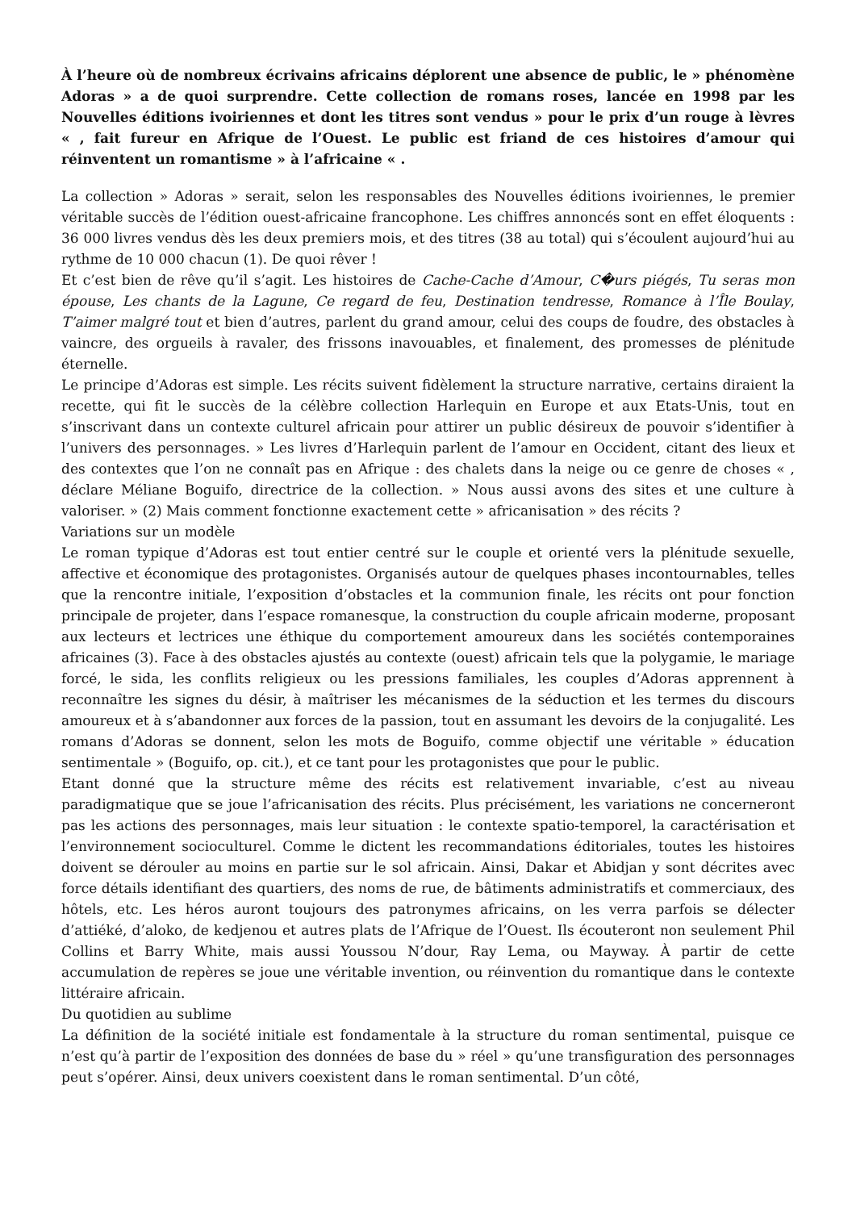À l’heure où de nombreux écrivains africains déplorent une absence de public, le » phénomène Adoras » a de quoi surprendre. Cette collection de romans roses, lancée en 1998 par les Nouvelles éditions ivoiriennes et dont les titres sont vendus » pour le prix d’un rouge à lèvres « , fait fureur en Afrique de l’Ouest. Le public est friand de ces histoires d’amour qui réinventent un romantisme » à l’africaine « .
La collection » Adoras » serait, selon les responsables des Nouvelles éditions ivoiriennes, le premier véritable succès de l’édition ouest-africaine francophone. Les chiffres annoncés sont en effet éloquents : 36 000 livres vendus dès les deux premiers mois, et des titres (38 au total) qui s’écoulent aujourd’hui au rythme de 10 000 chacun (1). De quoi rêver !
Et c’est bien de rêve qu’il s’agit. Les histoires de Cache-Cache d’Amour, C�urs piégés, Tu seras mon épouse, Les chants de la Lagune, Ce regard de feu, Destination tendresse, Romance à l’Île Boulay, T’aimer malgré tout et bien d’autres, parlent du grand amour, celui des coups de foudre, des obstacles à vaincre, des orgueils à ravaler, des frissons inavouables, et finalement, des promesses de plénitude éternelle.
Le principe d’Adoras est simple. Les récits suivent fidèlement la structure narrative, certains diraient la recette, qui fit le succès de la célèbre collection Harlequin en Europe et aux Etats-Unis, tout en s’inscrivant dans un contexte culturel africain pour attirer un public désireux de pouvoir s’identifier à l’univers des personnages. » Les livres d’Harlequin parlent de l’amour en Occident, citant des lieux et des contextes que l’on ne connaît pas en Afrique : des chalets dans la neige ou ce genre de choses « , déclare Méliane Boguifo, directrice de la collection. » Nous aussi avons des sites et une culture à valoriser. » (2) Mais comment fonctionne exactement cette » africanisation » des récits ?
Variations sur un modèle
Le roman typique d’Adoras est tout entier centré sur le couple et orienté vers la plénitude sexuelle, affective et économique des protagonistes. Organisés autour de quelques phases incontournables, telles que la rencontre initiale, l’exposition d’obstacles et la communion finale, les récits ont pour fonction principale de projeter, dans l’espace romanesque, la construction du couple africain moderne, proposant aux lecteurs et lectrices une éthique du comportement amoureux dans les sociétés contemporaines africaines (3). Face à des obstacles ajustés au contexte (ouest) africain tels que la polygamie, le mariage forcé, le sida, les conflits religieux ou les pressions familiales, les couples d’Adoras apprennent à reconnaître les signes du désir, à maîtriser les mécanismes de la séduction et les termes du discours amoureux et à s’abandonner aux forces de la passion, tout en assumant les devoirs de la conjugalité. Les romans d’Adoras se donnent, selon les mots de Boguifo, comme objectif une véritable » éducation sentimentale » (Boguifo, op. cit.), et ce tant pour les protagonistes que pour le public.
Etant donné que la structure même des récits est relativement invariable, c’est au niveau paradigmatique que se joue l’africanisation des récits. Plus précisément, les variations ne concerneront pas les actions des personnages, mais leur situation : le contexte spatio-temporel, la caractérisation et l’environnement socioculturel. Comme le dictent les recommandations éditoriales, toutes les histoires doivent se dérouler au moins en partie sur le sol africain. Ainsi, Dakar et Abidjan y sont décrites avec force détails identifiant des quartiers, des noms de rue, de bâtiments administratifs et commerciaux, des hôtels, etc. Les héros auront toujours des patronymes africains, on les verra parfois se délecter d’attiéké, d’aloko, de kedjenou et autres plats de l’Afrique de l’Ouest. Ils écouteront non seulement Phil Collins et Barry White, mais aussi Youssou N’dour, Ray Lema, ou Mayway. À partir de cette accumulation de repères se joue une véritable invention, ou réinvention du romantique dans le contexte littéraire africain.
Du quotidien au sublime
La définition de la société initiale est fondamentale à la structure du roman sentimental, puisque ce n’est qu’à partir de l’exposition des données de base du » réel » qu’une transfiguration des personnages peut s’opérer. Ainsi, deux univers coexistent dans le roman sentimental. D’un côté,